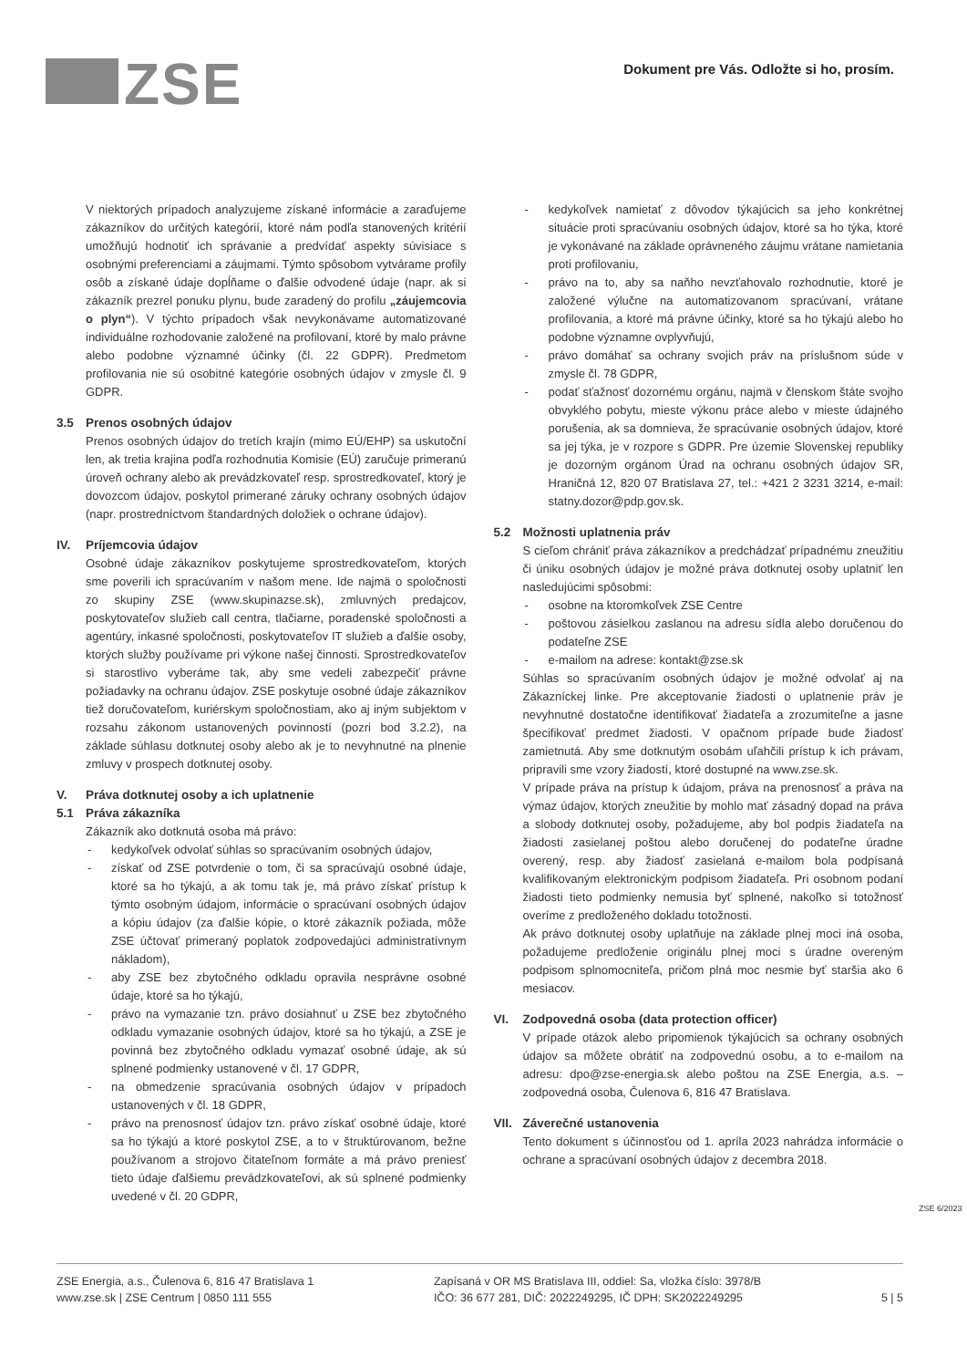ZSE
Dokument pre Vás. Odložte si ho, prosím.
V niektorých prípadoch analyzujeme získané informácie a zaraďujeme zákazníkov do určitých kategórií, ktoré nám podľa stanovených kritérií umožňujú hodnotiť ich správanie a predvídať aspekty súvisiace s osobnými preferenciami a záujmami. Týmto spôsobom vytvárame profily osôb a získané údaje dopĺňame o ďalšie odvodené údaje (napr. ak si zákazník prezrel ponuku plynu, bude zaradený do profilu „záujemcovia o plyn“). V týchto prípadoch však nevykonávame automatizované individuálne rozhodovanie založené na profilovaní, ktoré by malo právne alebo podobne významné účinky (čl. 22 GDPR). Predmetom profilovania nie sú osobitné kategórie osobných údajov v zmysle čl. 9 GDPR.
3.5 Prenos osobných údajov
Prenos osobných údajov do tretích krajín (mimo EÚ/EHP) sa uskutoční len, ak tretia krajina podľa rozhodnutia Komisie (EÚ) zaručuje primeranú úroveň ochrany alebo ak prevádzkovateľ resp. sprostredkovateľ, ktorý je dovozcom údajov, poskytol primerané záruky ochrany osobných údajov (napr. prostredníctvom štandardných doložiek o ochrane údajov).
IV. Príjemcovia údajov
Osobné údaje zákazníkov poskytujeme sprostredkovateľom, ktorých sme poverili ich spracúvaním v našom mene. Ide najmä o spoločnosti zo skupiny ZSE (www.skupinazse.sk), zmluvných predajcov, poskytovateľov služieb call centra, tlačiarne, poradenské spoločnosti a agentúry, inkasné spoločnosti, poskytovateľov IT služieb a ďalšie osoby, ktorých služby používame pri výkone našej činnosti. Sprostredkovateľov si starostlivo vyberáme tak, aby sme vedeli zabezpečiť právne požiadavky na ochranu údajov. ZSE poskytuje osobné údaje zákazníkov tiež doručovateľom, kuriérskym spoločnostiam, ako aj iným subjektom v rozsahu zákonom ustanovených povinností (pozri bod 3.2.2), na základe súhlasu dotknutej osoby alebo ak je to nevyhnutné na plnenie zmluvy v prospech dotknutej osoby.
V. Práva dotknutej osoby a ich uplatnenie
5.1 Práva zákazníka
Zákazník ako dotknutá osoba má právo:
- kedykoľvek odvolať súhlas so spracúvaním osobných údajov,
- získať od ZSE potvrdenie o tom, či sa spracúvajú osobné údaje, ktoré sa ho týkajú, a ak tomu tak je, má právo získať prístup k týmto osobným údajom, informácie o spracúvaní osobných údajov a kópiu údajov (za ďalšie kópie, o ktoré zákazník požiada, môže ZSE účtovať primeraný poplatok zodpovedajúci administratívnym nákladom),
- aby ZSE bez zbytočného odkladu opravila nesprávne osobné údaje, ktoré sa ho týkajú,
- právo na vymazanie tzn. právo dosiahnuť u ZSE bez zbytočného odkladu vymazanie osobných údajov, ktoré sa ho týkajú, a ZSE je povinná bez zbytočného odkladu vymazať osobné údaje, ak sú splnené podmienky ustanovené v čl. 17 GDPR,
- na obmedzenie spracúvania osobných údajov v prípadoch ustanovených v čl. 18 GDPR,
- právo na prenosnosť údajov tzn. právo získať osobné údaje, ktoré sa ho týkajú a ktoré poskytol ZSE, a to v štruktúrovanom, bežne používanom a strojovo čitateľnom formáte a má právo preniesť tieto údaje ďalšiemu prevádzkovateľovi, ak sú splnené podmienky uvedené v čl. 20 GDPR,
- kedykoľvek namietať z dôvodov týkajúcich sa jeho konkrétnej situácie proti spracúvaniu osobných údajov, ktoré sa ho týka, ktoré je vykonávané na základe oprávneného záujmu vrátane namietania proti profilovaniu,
- právo na to, aby sa naňho nevzťahovalo rozhodnutie, ktoré je založené výlučne na automatizovanom spracúvaní, vrátane profilovania, a ktoré má právne účinky, ktoré sa ho týkajú alebo ho podobne významne ovplyvňujú,
- právo domáhať sa ochrany svojich práv na príslušnom súde v zmysle čl. 78 GDPR,
- podať sťažnosť dozornému orgánu, najmä v členskom štáte svojho obvyklého pobytu, mieste výkonu práce alebo v mieste údajného porušenia, ak sa domnieva, že spracúvanie osobných údajov, ktoré sa jej týka, je v rozpore s GDPR. Pre územie Slovenskej republiky je dozorným orgánom Úrad na ochranu osobných údajov SR, Hraničná 12, 820 07 Bratislava 27, tel.: +421 2 3231 3214, e-mail: statny.dozor@pdp.gov.sk.
5.2 Možnosti uplatnenia práv
S cieľom chrániť práva zákazníkov a predchádzať prípadnému zneužitiu či úniku osobných údajov je možné práva dotknutej osoby uplatniť len nasledujúcimi spôsobmi:
- osobne na ktoromkoľvek ZSE Centre
- poštovou zásielkou zaslanou na adresu sídla alebo doručenou do podateľne ZSE
- e-mailom na adrese: kontakt@zse.sk
Súhlas so spracúvaním osobných údajov je možné odvolať aj na Zákazníckej linke. Pre akceptovanie žiadosti o uplatnenie práv je nevyhnutné dostatočne identifikovať žiadateľa a zrozumiteľne a jasne špecifikovať predmet žiadosti. V opačnom prípade bude žiadosť zamietnutá. Aby sme dotknutým osobám uľahčili prístup k ich právam, pripravili sme vzory žiadostí, ktoré dostupné na www.zse.sk.
V prípade práva na prístup k údajom, práva na prenosnosť a práva na výmaz údajov, ktorých zneužitie by mohlo mať zásadný dopad na práva a slobody dotknutej osoby, požadujeme, aby bol podpis žiadateľa na žiadosti zasielanej poštou alebo doručenej do podateľne úradne overený, resp. aby žiadosť zasielaná e-mailom bola podpísaná kvalifikovaným elektronickým podpisom žiadateľa. Pri osobnom podaní žiadosti tieto podmienky nemusia byť splnené, nakoľko si totožnosť overíme z predloženého dokladu totožnosti.
Ak právo dotknutej osoby uplatňuje na základe plnej moci iná osoba, požadujeme predloženie originálu plnej moci s úradne overeným podpisom splnomocniteľa, pričom plná moc nesmie byť staršia ako 6 mesiacov.
VI. Zodpovedná osoba (data protection officer)
V prípade otázok alebo pripomienok týkajúcich sa ochrany osobných údajov sa môžete obrátiť na zodpovednú osobu, a to e-mailom na adresu: dpo@zse-energia.sk alebo poštou na ZSE Energia, a.s. – zodpovedná osoba, Čulenova 6, 816 47 Bratislava.
VII. Záverečné ustanovenia
Tento dokument s účinnosťou od 1. apríla 2023 nahrádza informácie o ochrane a spracúvaní osobných údajov z decembra 2018.
ZSE 6/2023
ZSE Energia, a.s., Čulenova 6, 816 47 Bratislava 1
www.zse.sk | ZSE Centrum | 0850 111 555
Zapísaná v OR MS Bratislava III, oddiel: Sa, vložka číslo: 3978/B
IČO: 36 677 281, DIČ: 2022249295, IČ DPH: SK2022249295
5 | 5